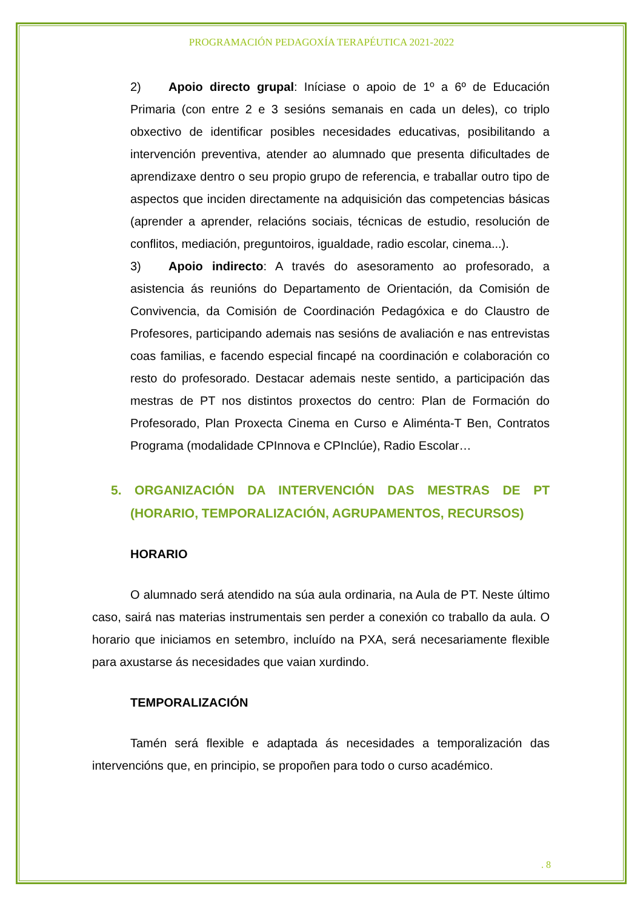PROGRAMACIÓN PEDAGOXÍA TERAPÉUTICA 2021-2022
2) Apoio directo grupal: Iníciase o apoio de 1º a 6º de Educación Primaria (con entre 2 e 3 sesións semanais en cada un deles), co triplo obxectivo de identificar posibles necesidades educativas, posibilitando a intervención preventiva, atender ao alumnado que presenta dificultades de aprendizaxe dentro o seu propio grupo de referencia, e traballar outro tipo de aspectos que inciden directamente na adquisición das competencias básicas (aprender a aprender, relacións sociais, técnicas de estudio, resolución de conflitos, mediación, preguntoiros, igualdade, radio escolar, cinema...).
3) Apoio indirecto: A través do asesoramento ao profesorado, a asistencia ás reunións do Departamento de Orientación, da Comisión de Convivencia, da Comisión de Coordinación Pedagóxica e do Claustro de Profesores, participando ademais nas sesións de avaliación e nas entrevistas coas familias, e facendo especial fincapé na coordinación e colaboración co resto do profesorado. Destacar ademais neste sentido, a participación das mestras de PT nos distintos proxectos do centro: Plan de Formación do Profesorado, Plan Proxecta Cinema en Curso e Aliménta-T Ben, Contratos Programa (modalidade CPInnova e CPInclúe), Radio Escolar…
5. ORGANIZACIÓN DA INTERVENCIÓN DAS MESTRAS DE PT (HORARIO, TEMPORALIZACIÓN, AGRUPAMENTOS, RECURSOS)
HORARIO
O alumnado será atendido na súa aula ordinaria, na Aula de PT. Neste último caso, sairá nas materias instrumentais sen perder a conexión co traballo da aula. O horario que iniciamos en setembro, incluído na PXA, será necesariamente flexible para axustarse ás necesidades que vaian xurdindo.
TEMPORALIZACIÓN
Tamén será flexible e adaptada ás necesidades a temporalización das intervencións que, en principio, se propoñen para todo o curso académico.
. 8